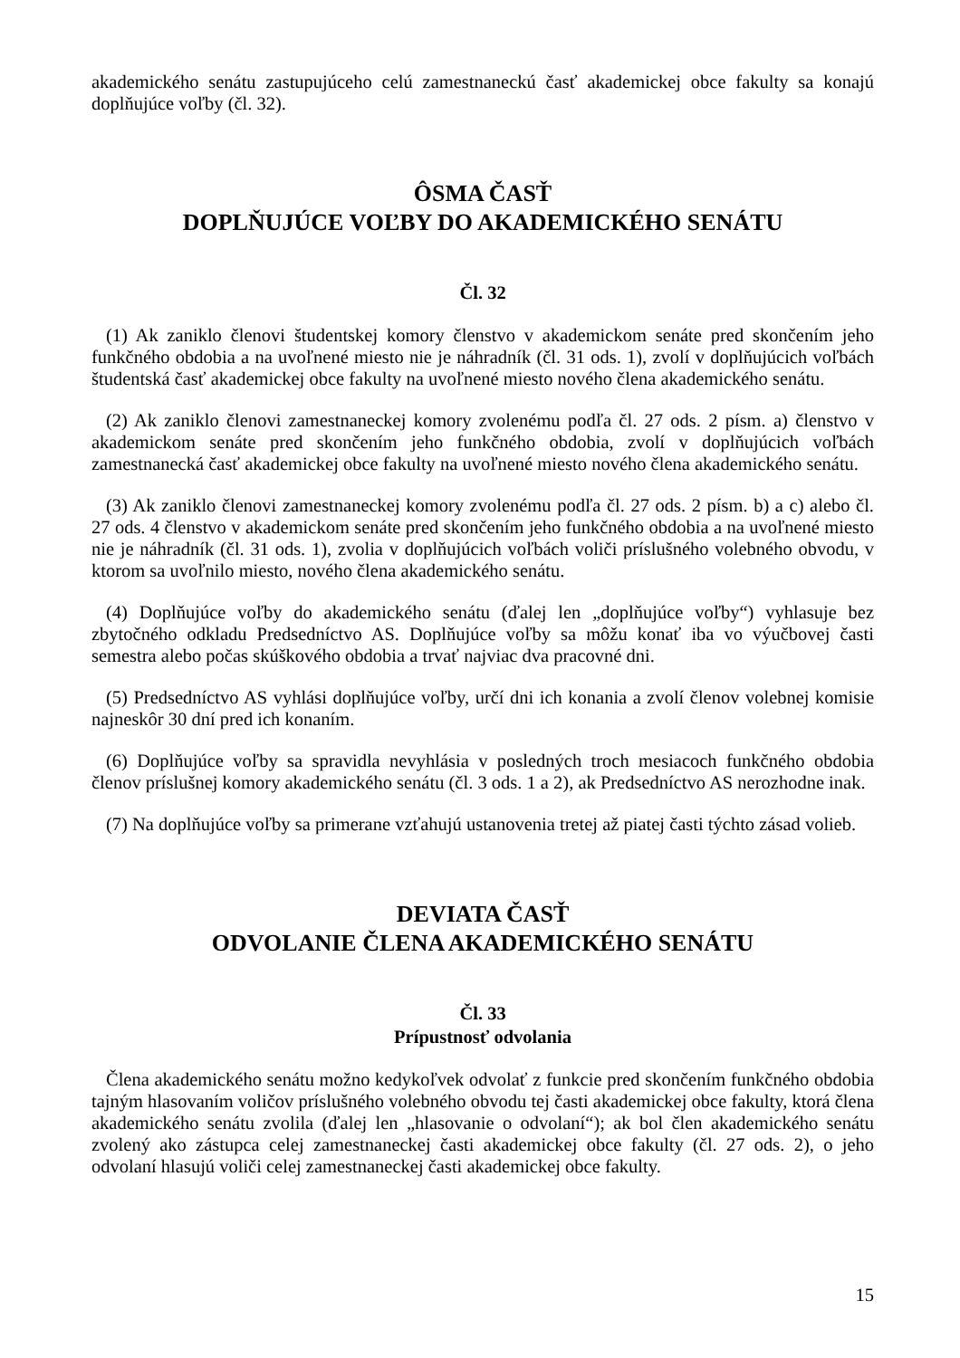akademického senátu zastupujúceho celú zamestnaneckú časť akademickej obce fakulty sa konajú doplňujúce voľby (čl. 32).
ÔSMA ČASŤ
DOPLŇUJÚCE VOĽBY DO AKADEMICKÉHO SENÁTU
Čl. 32
(1) Ak zaniklo členovi študentskej komory členstvo v akademickom senáte pred skončením jeho funkčného obdobia a na uvoľnené miesto nie je náhradník (čl. 31 ods. 1), zvolí v doplňujúcich voľbách študentská časť akademickej obce fakulty na uvoľnené miesto nového člena akademického senátu.
(2) Ak zaniklo členovi zamestnaneckej komory zvolenému podľa čl. 27 ods. 2 písm. a) členstvo v akademickom senáte pred skončením jeho funkčného obdobia, zvolí v doplňujúcich voľbách zamestnanecká časť akademickej obce fakulty na uvoľnené miesto nového člena akademického senátu.
(3) Ak zaniklo členovi zamestnaneckej komory zvolenému podľa čl. 27 ods. 2 písm. b) a c) alebo čl. 27 ods. 4 členstvo v akademickom senáte pred skončením jeho funkčného obdobia a na uvoľnené miesto nie je náhradník (čl. 31 ods. 1), zvolia v doplňujúcich voľbách voliči príslušného volebného obvodu, v ktorom sa uvoľnilo miesto, nového člena akademického senátu.
(4) Doplňujúce voľby do akademického senátu (ďalej len „doplňujúce voľby“) vyhlasuje bez zbytočného odkladu Predsedníctvo AS. Doplňujúce voľby sa môžu konať iba vo výučbovej časti semestra alebo počas skúškového obdobia a trvať najviac dva pracovné dni.
(5) Predsedníctvo AS vyhlási doplňujúce voľby, určí dni ich konania a zvolí členov volebnej komisie najneskôr 30 dní pred ich konaním.
(6) Doplňujúce voľby sa spravidla nevyhlásia v posledných troch mesiacoch funkčného obdobia členov príslušnej komory akademického senátu (čl. 3 ods. 1 a 2), ak Predsedníctvo AS nerozhodne inak.
(7) Na doplňujúce voľby sa primerane vzťahujú ustanovenia tretej až piatej časti týchto zásad volieb.
DEVIATA ČASŤ
ODVOLANIE ČLENA AKADEMICKÉHO SENÁTU
Čl. 33
Prípustnosť odvolania
Člena akademického senátu možno kedykoľvek odvolať z funkcie pred skončením funkčného obdobia tajným hlasovaním voličov príslušného volebného obvodu tej časti akademickej obce fakulty, ktorá člena akademického senátu zvolila (ďalej len „hlasovanie o odvolaní“); ak bol člen akademického senátu zvolený ako zástupca celej zamestnaneckej časti akademickej obce fakulty (čl. 27 ods. 2), o jeho odvolaní hlasujú voliči celej zamestnaneckej časti akademickej obce fakulty.
15